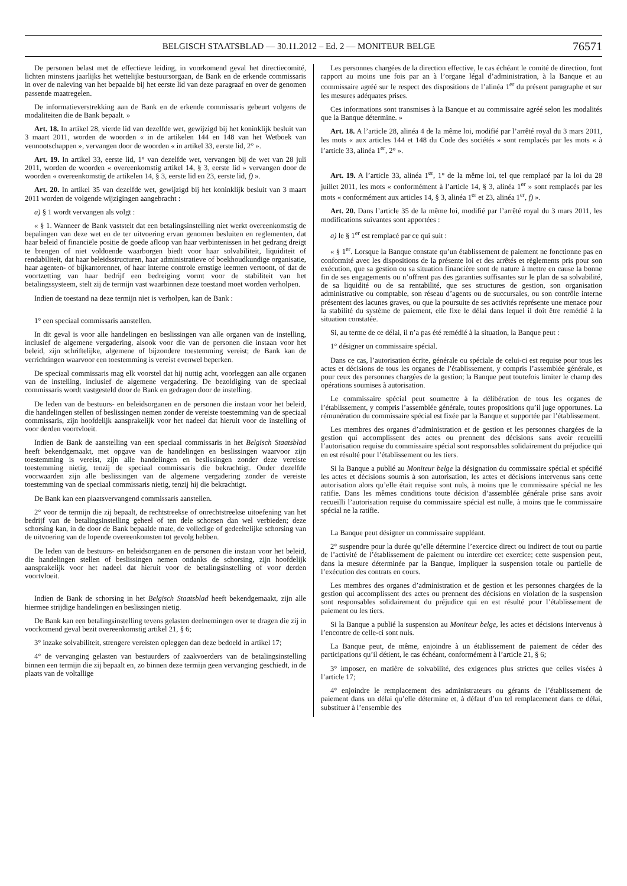BELGISCH STAATSBLAD — 30.11.2012 – Ed. 2 — MONITEUR BELGE 76571
De personen belast met de effectieve leiding, in voorkomend geval het directiecomité, lichten minstens jaarlijks het wettelijke bestuursorgaan, de Bank en de erkende commissaris in over de naleving van het bepaalde bij het eerste lid van deze paragraaf en over de genomen passende maatregelen.
De informatieverstrekking aan de Bank en de erkende commissaris gebeurt volgens de modaliteiten die de Bank bepaalt. »
Art. 18. In artikel 28, vierde lid van dezelfde wet, gewijzigd bij het koninklijk besluit van 3 maart 2011, worden de woorden « in de artikelen 144 en 148 van het Wetboek van vennootschappen », vervangen door de woorden « in artikel 33, eerste lid, 2° ».
Art. 19. In artikel 33, eerste lid, 1° van dezelfde wet, vervangen bij de wet van 28 juli 2011, worden de woorden « overeenkomstig artikel 14, § 3, eerste lid » vervangen door de woorden « overeenkomstig de artikelen 14, § 3, eerste lid en 23, eerste lid, f) ».
Art. 20. In artikel 35 van dezelfde wet, gewijzigd bij het koninklijk besluit van 3 maart 2011 worden de volgende wijzigingen aangebracht :
a) § 1 wordt vervangen als volgt :
« § 1. Wanneer de Bank vaststelt dat een betalingsinstelling niet werkt overeenkomstig de bepalingen van deze wet en de ter uitvoering ervan genomen besluiten en reglementen, dat haar beleid of financiële positie de goede afloop van haar verbintenissen in het gedrang dreigt te brengen of niet voldoende waarborgen biedt voor haar solvabiliteit, liquiditeit of rendabiliteit, dat haar beleidsstructuren, haar administratieve of boekhoudkundige organisatie, haar agenten- of bijkantorennet, of haar interne controle ernstige leemten vertoont, of dat de voortzetting van haar bedrijf een bedreiging vormt voor de stabiliteit van het betalingssysteem, stelt zij de termijn vast waarbinnen deze toestand moet worden verholpen.
Indien de toestand na deze termijn niet is verholpen, kan de Bank :
1° een speciaal commissaris aanstellen.
In dit geval is voor alle handelingen en beslissingen van alle organen van de instelling, inclusief de algemene vergadering, alsook voor die van de personen die instaan voor het beleid, zijn schriftelijke, algemene of bijzondere toestemming vereist; de Bank kan de verrichtingen waarvoor een toestemming is vereist evenwel beperken.
De speciaal commissaris mag elk voorstel dat hij nuttig acht, voorleggen aan alle organen van de instelling, inclusief de algemene vergadering. De bezoldiging van de speciaal commissaris wordt vastgesteld door de Bank en gedragen door de instelling.
De leden van de bestuurs- en beleidsorganen en de personen die instaan voor het beleid, die handelingen stellen of beslissingen nemen zonder de vereiste toestemming van de speciaal commissaris, zijn hoofdelijk aansprakelijk voor het nadeel dat hieruit voor de instelling of voor derden voortvloeit.
Indien de Bank de aanstelling van een speciaal commissaris in het Belgisch Staatsblad heeft bekendgemaakt, met opgave van de handelingen en beslissingen waarvoor zijn toestemming is vereist, zijn alle handelingen en beslissingen zonder deze vereiste toestemming nietig, tenzij de speciaal commissaris die bekrachtigt. Onder dezelfde voorwaarden zijn alle beslissingen van de algemene vergadering zonder de vereiste toestemming van de speciaal commissaris nietig, tenzij hij die bekrachtigt.
De Bank kan een plaatsvervangend commissaris aanstellen.
2° voor de termijn die zij bepaalt, de rechtstreekse of onrechtstreekse uitoefening van het bedrijf van de betalingsinstelling geheel of ten dele schorsen dan wel verbieden; deze schorsing kan, in de door de Bank bepaalde mate, de volledige of gedeeltelijke schorsing van de uitvoering van de lopende overeenkomsten tot gevolg hebben.
De leden van de bestuurs- en beleidsorganen en de personen die instaan voor het beleid, die handelingen stellen of beslissingen nemen ondanks de schorsing, zijn hoofdelijk aansprakelijk voor het nadeel dat hieruit voor de betalingsinstelling of voor derden voortvloeit.
Indien de Bank de schorsing in het Belgisch Staatsblad heeft bekendgemaakt, zijn alle hiermee strijdige handelingen en beslissingen nietig.
De Bank kan een betalingsinstelling tevens gelasten deelnemingen over te dragen die zij in voorkomend geval bezit overeenkomstig artikel 21, § 6;
3° inzake solvabiliteit, strengere vereisten opleggen dan deze bedoeld in artikel 17;
4° de vervanging gelasten van bestuurders of zaakvoerders van de betalingsinstelling binnen een termijn die zij bepaalt en, zo binnen deze termijn geen vervanging geschiedt, in de plaats van de voltallige
Les personnes chargées de la direction effective, le cas échéant le comité de direction, font rapport au moins une fois par an à l’organe légal d’administration, à la Banque et au commissaire agréé sur le respect des dispositions de l’alinéa 1<sup>er</sup> du présent paragraphe et sur les mesures adéquates prises.
Ces informations sont transmises à la Banque et au commissaire agréé selon les modalités que la Banque détermine. »
Art. 18. A l’article 28, alinéa 4 de la même loi, modifié par l’arrêté royal du 3 mars 2011, les mots « aux articles 144 et 148 du Code des sociétés » sont remplacés par les mots « à l’article 33, alinéa 1<sup>er</sup>, 2° ».
Art. 19. A l’article 33, alinéa 1<sup>er</sup>, 1° de la même loi, tel que remplacé par la loi du 28 juillet 2011, les mots « conformément à l’article 14, § 3, alinéa 1<sup>er</sup> » sont remplacés par les mots « conformément aux articles 14, § 3, alinéa 1<sup>er</sup> et 23, alinéa 1<sup>er</sup>, f) ».
Art. 20. Dans l’article 35 de la même loi, modifié par l’arrêté royal du 3 mars 2011, les modifications suivantes sont apportées :
a) le § 1<sup>er</sup> est remplacé par ce qui suit :
« § 1<sup>er</sup>. Lorsque la Banque constate qu’un établissement de paiement ne fonctionne pas en conformité avec les dispositions de la présente loi et des arrêtés et règlements pris pour son exécution, que sa gestion ou sa situation financière sont de nature à mettre en cause la bonne fin de ses engagements ou n’offrent pas des garanties suffisantes sur le plan de sa solvabilité, de sa liquidité ou de sa rentabilité, que ses structures de gestion, son organisation administrative ou comptable, son réseau d’agents ou de succursales, ou son contrôle interne présentent des lacunes graves, ou que la poursuite de ses activités représente une menace pour la stabilité du système de paiement, elle fixe le délai dans lequel il doit être remédié à la situation constatée.
Si, au terme de ce délai, il n’a pas été remédié à la situation, la Banque peut :
1° désigner un commissaire spécial.
Dans ce cas, l’autorisation écrite, générale ou spéciale de celui-ci est requise pour tous les actes et décisions de tous les organes de l’établissement, y compris l’assemblée générale, et pour ceux des personnes chargées de la gestion; la Banque peut toutefois limiter le champ des opérations soumises à autorisation.
Le commissaire spécial peut soumettre à la délibération de tous les organes de l’établissement, y compris l’assemblée générale, toutes propositions qu’il juge opportunes. La rémunération du commissaire spécial est fixée par la Banque et supportée par l’établissement.
Les membres des organes d’administration et de gestion et les personnes chargées de la gestion qui accomplissent des actes ou prennent des décisions sans avoir recueilli l’autorisation requise du commissaire spécial sont responsables solidairement du préjudice qui en est résulté pour l’établissement ou les tiers.
Si la Banque a publié au Moniteur belge la désignation du commissaire spécial et spécifié les actes et décisions soumis à son autorisation, les actes et décisions intervenus sans cette autorisation alors qu’elle était requise sont nuls, à moins que le commissaire spécial ne les ratifie. Dans les mêmes conditions toute décision d’assemblée générale prise sans avoir recueilli l’autorisation requise du commissaire spécial est nulle, à moins que le commissaire spécial ne la ratifie.
La Banque peut désigner un commissaire suppléant.
2° suspendre pour la durée qu’elle détermine l’exercice direct ou indirect de tout ou partie de l’activité de l’établissement de paiement ou interdire cet exercice; cette suspension peut, dans la mesure déterminée par la Banque, impliquer la suspension totale ou partielle de l’exécution des contrats en cours.
Les membres des organes d’administration et de gestion et les personnes chargées de la gestion qui accomplissent des actes ou prennent des décisions en violation de la suspension sont responsables solidairement du préjudice qui en est résulté pour l’établissement de paiement ou les tiers.
Si la Banque a publié la suspension au Moniteur belge, les actes et décisions intervenus à l’encontre de celle-ci sont nuls.
La Banque peut, de même, enjoindre à un établissement de paiement de céder des participations qu’il détient, le cas échéant, conformément à l’article 21, § 6;
3° imposer, en matière de solvabilité, des exigences plus strictes que celles visées à l’article 17;
4° enjoindre le remplacement des administrateurs ou gérants de l’établissement de paiement dans un délai qu’elle détermine et, à défaut d’un tel remplacement dans ce délai, substituer à l’ensemble des